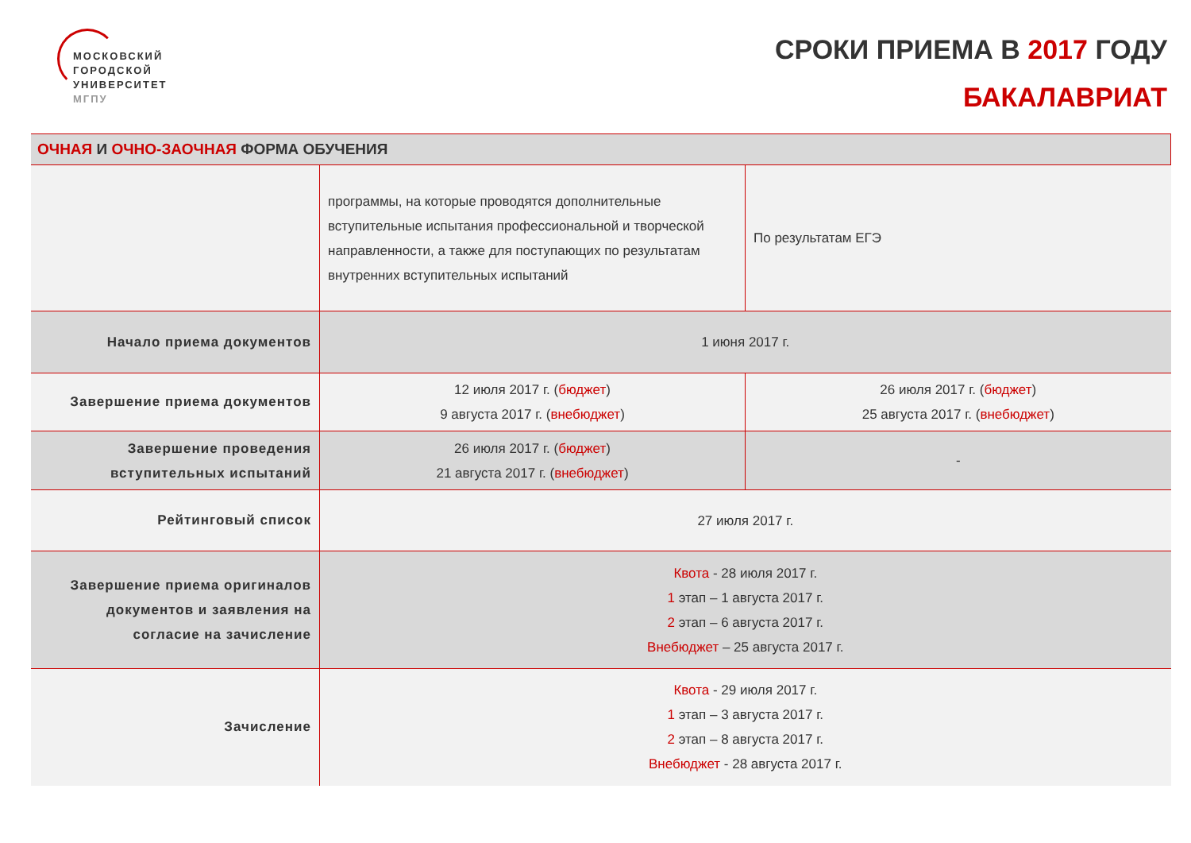МОСКОВСКИЙ
ГОРОДСКОЙ
УНИВЕРСИТЕТ
МГПУ
СРОКИ ПРИЕМА В 2017 ГОДУ
БАКАЛАВРИАТ
| ОЧНАЯ И ОЧНО-ЗАОЧНАЯ ФОРМА ОБУЧЕНИЯ | | |
| --- | --- | --- |
| | программы, на которые проводятся дополнительные вступительные испытания профессиональной и творческой направленности, а также для поступающих по результатам внутренних вступительных испытаний | По результатам ЕГЭ |
| Начало приема документов | 1 июня 2017 г. | |
| Завершение приема документов | 12 июля 2017 г. ( бюджет ) 9 августа 2017 г. ( внебюджет ) | 26 июля 2017 г. ( бюджет ) 25 августа 2017 г. ( внебюджет ) |
| Завершение проведения вступительных испытаний | 26 июля 2017 г. ( бюджет ) 21 августа 2017 г. ( внебюджет ) | - |
| Рейтинговый список | 27 июля 2017 г. | |
| Завершение приема оригиналов документов и заявления на согласие на зачисление | Квота - 28 июля 2017 г. 1 этап – 1 августа 2017 г. 2 этап – 6 августа 2017 г. Внебюджет – 25 августа 2017 г. | |
| Зачисление | Квота - 29 июля 2017 г. 1 этап – 3 августа 2017 г. 2 этап – 8 августа 2017 г. Внебюджет - 28 августа 2017 г. | |